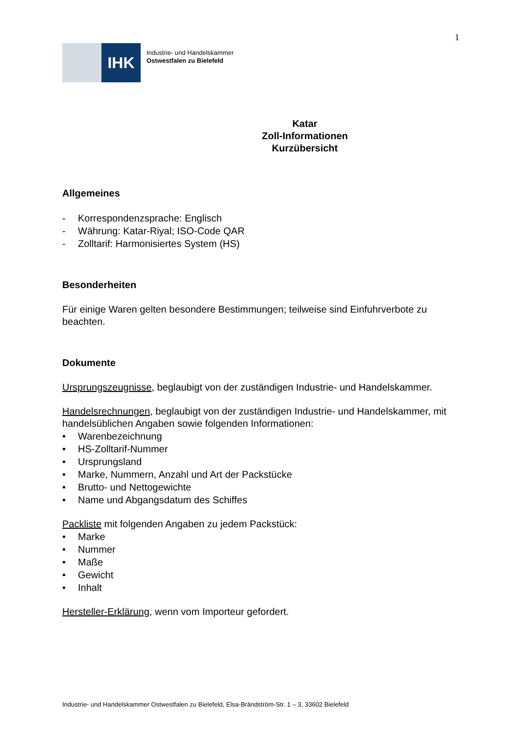1
IHK
Industrie- und Handelskammer
Ostwestfalen zu Bielefeld
Katar
Zoll-Informationen
Kurzübersicht
Allgemeines
- Korrespondenzsprache: Englisch
- Währung: Katar-Riyal; ISO-Code QAR
- Zolltarif: Harmonisiertes System (HS)
Besonderheiten
Für einige Waren gelten besondere Bestimmungen; teilweise sind Einfuhrverbote zu beachten.
Dokumente
Ursprungszeugnisse, beglaubigt von der zuständigen Industrie- und Handelskammer.
Handelsrechnungen, beglaubigt von der zuständigen Industrie- und Handelskammer, mit handelsüblichen Angaben sowie folgenden Informationen:
• Warenbezeichnung
• HS-Zolltarif-Nummer
• Ursprungsland
• Marke, Nummern, Anzahl und Art der Packstücke
• Brutto- und Nettogewichte
• Name und Abgangsdatum des Schiffes
Packliste mit folgenden Angaben zu jedem Packstück:
• Marke
• Nummer
• Maße
• Gewicht
• Inhalt
Hersteller-Erklärung, wenn vom Importeur gefordert.
Industrie- und Handelskammer Ostwestfalen zu Bielefeld, Elsa-Brändström-Str. 1 – 3, 33602 Bielefeld